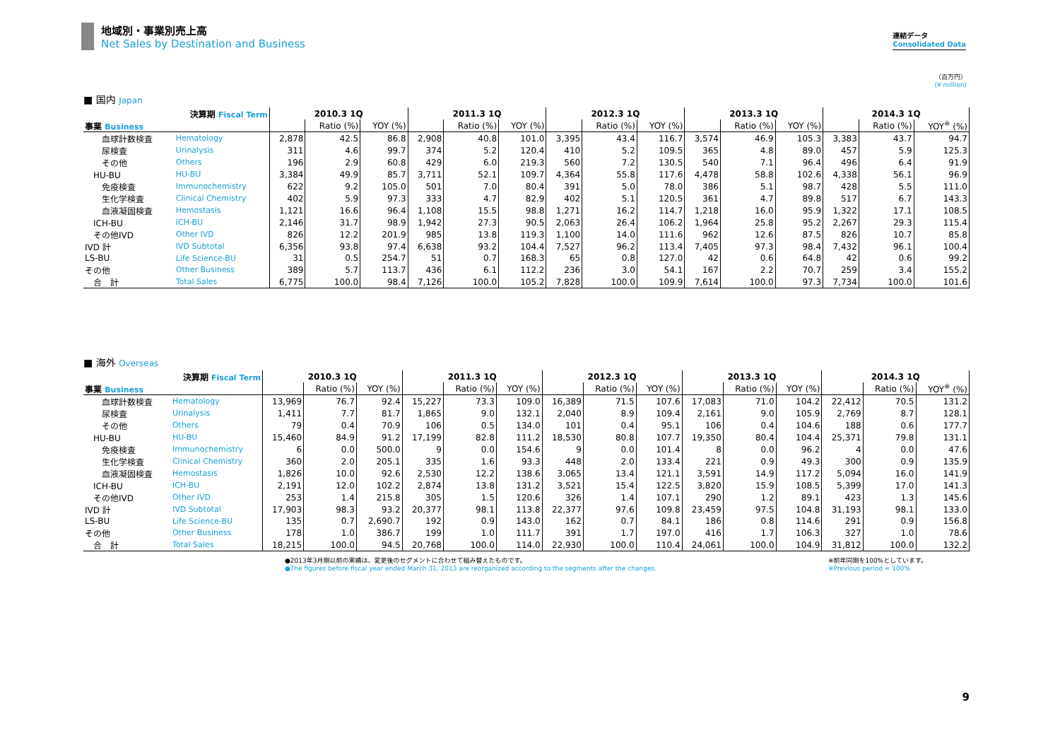地域別・事業別売上高
Net Sales by Destination and Business
連結データ
Consolidated Data
（百万円）
(¥ million)
■ 国内 Japan
| 決算期 Fiscal Term | | 2010.3 1Q | | | 2011.3 1Q | | | 2012.3 1Q | | | 2013.3 1Q | | | 2014.3 1Q | | |
| --- | --- | --- | --- | --- | --- | --- | --- | --- | --- | --- | --- | --- | --- | --- | --- | --- |
| 事業 Business | | | Ratio (%) | YOY (%) | | Ratio (%) | YOY (%) | | Ratio (%) | YOY (%) | | Ratio (%) | YOY (%) | | Ratio (%) | YOY<sup>※</sup> (%) |
| 血球計数検査 | Hematology | 2,878 | 42.5 | 86.8 | 2,908 | 40.8 | 101.0 | 3,395 | 43.4 | 116.7 | 3,574 | 46.9 | 105.3 | 3,383 | 43.7 | 94.7 |
| 尿検査 | Urinalysis | 311 | 4.6 | 99.7 | 374 | 5.2 | 120.4 | 410 | 5.2 | 109.5 | 365 | 4.8 | 89.0 | 457 | 5.9 | 125.3 |
| その他 | Others | 196 | 2.9 | 60.8 | 429 | 6.0 | 219.3 | 560 | 7.2 | 130.5 | 540 | 7.1 | 96.4 | 496 | 6.4 | 91.9 |
| HU-BU | HU-BU | 3,384 | 49.9 | 85.7 | 3,711 | 52.1 | 109.7 | 4,364 | 55.8 | 117.6 | 4,478 | 58.8 | 102.6 | 4,338 | 56.1 | 96.9 |
| 免疫検査 | Immunochemistry | 622 | 9.2 | 105.0 | 501 | 7.0 | 80.4 | 391 | 5.0 | 78.0 | 386 | 5.1 | 98.7 | 428 | 5.5 | 111.0 |
| 生化学検査 | Clinical Chemistry | 402 | 5.9 | 97.3 | 333 | 4.7 | 82.9 | 402 | 5.1 | 120.5 | 361 | 4.7 | 89.8 | 517 | 6.7 | 143.3 |
| 血液凝固検査 | Hemostasis | 1,121 | 16.6 | 96.4 | 1,108 | 15.5 | 98.8 | 1,271 | 16.2 | 114.7 | 1,218 | 16.0 | 95.9 | 1,322 | 17.1 | 108.5 |
| ICH-BU | ICH-BU | 2,146 | 31.7 | 98.9 | 1,942 | 27.3 | 90.5 | 2,063 | 26.4 | 106.2 | 1,964 | 25.8 | 95.2 | 2,267 | 29.3 | 115.4 |
| その他IVD | Other IVD | 826 | 12.2 | 201.9 | 985 | 13.8 | 119.3 | 1,100 | 14.0 | 111.6 | 962 | 12.6 | 87.5 | 826 | 10.7 | 85.8 |
| IVD 計 | IVD Subtotal | 6,356 | 93.8 | 97.4 | 6,638 | 93.2 | 104.4 | 7,527 | 96.2 | 113.4 | 7,405 | 97.3 | 98.4 | 7,432 | 96.1 | 100.4 |
| LS-BU | Life Science-BU | 31 | 0.5 | 254.7 | 51 | 0.7 | 168.3 | 65 | 0.8 | 127.0 | 42 | 0.6 | 64.8 | 42 | 0.6 | 99.2 |
| その他 | Other Business | 389 | 5.7 | 113.7 | 436 | 6.1 | 112.2 | 236 | 3.0 | 54.1 | 167 | 2.2 | 70.7 | 259 | 3.4 | 155.2 |
| 合 計 | Total Sales | 6,775 | 100.0 | 98.4 | 7,126 | 100.0 | 105.2 | 7,828 | 100.0 | 109.9 | 7,614 | 100.0 | 97.3 | 7,734 | 100.0 | 101.6 |
■ 海外 Overseas
| 決算期 Fiscal Term | | 2010.3 1Q | | | 2011.3 1Q | | | 2012.3 1Q | | | 2013.3 1Q | | | 2014.3 1Q | | |
| --- | --- | --- | --- | --- | --- | --- | --- | --- | --- | --- | --- | --- | --- | --- | --- | --- |
| 事業 Business | | | Ratio (%) | YOY (%) | | Ratio (%) | YOY (%) | | Ratio (%) | YOY (%) | | Ratio (%) | YOY (%) | | Ratio (%) | YOY<sup>※</sup> (%) |
| 血球計数検査 | Hematology | 13,969 | 76.7 | 92.4 | 15,227 | 73.3 | 109.0 | 16,389 | 71.5 | 107.6 | 17,083 | 71.0 | 104.2 | 22,412 | 70.5 | 131.2 |
| 尿検査 | Urinalysis | 1,411 | 7.7 | 81.7 | 1,865 | 9.0 | 132.1 | 2,040 | 8.9 | 109.4 | 2,161 | 9.0 | 105.9 | 2,769 | 8.7 | 128.1 |
| その他 | Others | 79 | 0.4 | 70.9 | 106 | 0.5 | 134.0 | 101 | 0.4 | 95.1 | 106 | 0.4 | 104.6 | 188 | 0.6 | 177.7 |
| HU-BU | HU-BU | 15,460 | 84.9 | 91.2 | 17,199 | 82.8 | 111.2 | 18,530 | 80.8 | 107.7 | 19,350 | 80.4 | 104.4 | 25,371 | 79.8 | 131.1 |
| 免疫検査 | Immunochemistry | 6 | 0.0 | 500.0 | 9 | 0.0 | 154.6 | 9 | 0.0 | 101.4 | 8 | 0.0 | 96.2 | 4 | 0.0 | 47.6 |
| 生化学検査 | Clinical Chemistry | 360 | 2.0 | 205.1 | 335 | 1.6 | 93.3 | 448 | 2.0 | 133.4 | 221 | 0.9 | 49.3 | 300 | 0.9 | 135.9 |
| 血液凝固検査 | Hemostasis | 1,826 | 10.0 | 92.6 | 2,530 | 12.2 | 138.6 | 3,065 | 13.4 | 121.1 | 3,591 | 14.9 | 117.2 | 5,094 | 16.0 | 141.9 |
| ICH-BU | ICH-BU | 2,191 | 12.0 | 102.2 | 2,874 | 13.8 | 131.2 | 3,521 | 15.4 | 122.5 | 3,820 | 15.9 | 108.5 | 5,399 | 17.0 | 141.3 |
| その他IVD | Other IVD | 253 | 1.4 | 215.8 | 305 | 1.5 | 120.6 | 326 | 1.4 | 107.1 | 290 | 1.2 | 89.1 | 423 | 1.3 | 145.6 |
| IVD 計 | IVD Subtotal | 17,903 | 98.3 | 93.2 | 20,377 | 98.1 | 113.8 | 22,377 | 97.6 | 109.8 | 23,459 | 97.5 | 104.8 | 31,193 | 98.1 | 133.0 |
| LS-BU | Life Science-BU | 135 | 0.7 | 2,690.7 | 192 | 0.9 | 143.0 | 162 | 0.7 | 84.1 | 186 | 0.8 | 114.6 | 291 | 0.9 | 156.8 |
| その他 | Other Business | 178 | 1.0 | 386.7 | 199 | 1.0 | 111.7 | 391 | 1.7 | 197.0 | 416 | 1.7 | 106.3 | 327 | 1.0 | 78.6 |
| 合 計 | Total Sales | 18,215 | 100.0 | 94.5 | 20,768 | 100.0 | 114.0 | 22,930 | 100.0 | 110.4 | 24,061 | 100.0 | 104.9 | 31,812 | 100.0 | 132.2 |
●2013年3月期以前の実績は、変更後のセグメントに合わせて組み替えたものです。
●The figures before fiscal year ended March 31, 2013 are reorganized according to the segments after the changes.
※前年同期を100%としています。
※Previous period = 100%
9